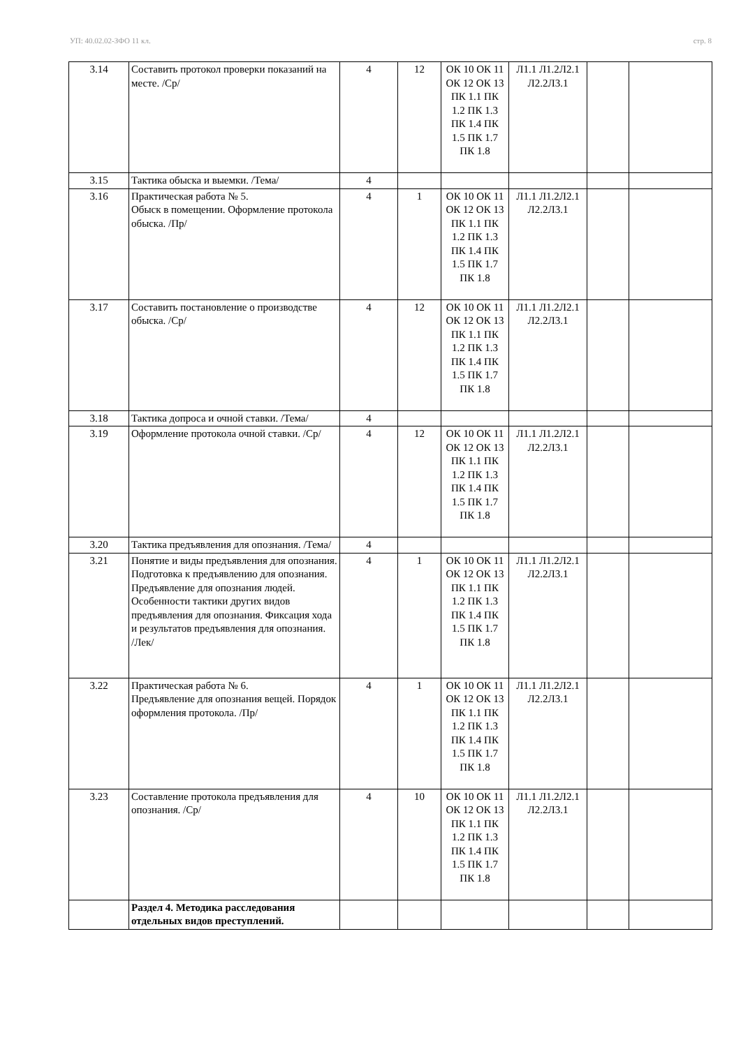УП: 40.02.02-ЗФО 11 кл. стр. 8
| 3.14 | Составить протокол проверки показаний на месте. /Ср/ | 4 | 12 | ОК 10 ОК 11 ОК 12 ОК 13 ПК 1.1 ПК 1.2 ПК 1.3 ПК 1.4 ПК 1.5 ПК 1.7 ПК 1.8 | Л1.1 Л1.2Л2.1 Л2.2Л3.1 | | |
| 3.15 | Тактика обыска и выемки. /Тема/ | 4 | | | | | |
| 3.16 | Практическая работа № 5. Обыск в помещении. Оформление протокола обыска. /Пр/ | 4 | 1 | ОК 10 ОК 11 ОК 12 ОК 13 ПК 1.1 ПК 1.2 ПК 1.3 ПК 1.4 ПК 1.5 ПК 1.7 ПК 1.8 | Л1.1 Л1.2Л2.1 Л2.2Л3.1 | | |
| 3.17 | Составить постановление о производстве обыска. /Ср/ | 4 | 12 | ОК 10 ОК 11 ОК 12 ОК 13 ПК 1.1 ПК 1.2 ПК 1.3 ПК 1.4 ПК 1.5 ПК 1.7 ПК 1.8 | Л1.1 Л1.2Л2.1 Л2.2Л3.1 | | |
| 3.18 | Тактика допроса и очной ставки. /Тема/ | 4 | | | | | |
| 3.19 | Оформление протокола очной ставки. /Ср/ | 4 | 12 | ОК 10 ОК 11 ОК 12 ОК 13 ПК 1.1 ПК 1.2 ПК 1.3 ПК 1.4 ПК 1.5 ПК 1.7 ПК 1.8 | Л1.1 Л1.2Л2.1 Л2.2Л3.1 | | |
| 3.20 | Тактика предъявления для опознания. /Тема/ | 4 | | | | | |
| 3.21 | Понятие и виды предъявления для опознания. Подготовка к предъявлению для опознания. Предъявление для опознания людей. Особенности тактики других видов предъявления для опознания. Фиксация хода и результатов предъявления для опознания. /Лек/ | 4 | 1 | ОК 10 ОК 11 ОК 12 ОК 13 ПК 1.1 ПК 1.2 ПК 1.3 ПК 1.4 ПК 1.5 ПК 1.7 ПК 1.8 | Л1.1 Л1.2Л2.1 Л2.2Л3.1 | | |
| 3.22 | Практическая работа № 6. Предъявление для опознания вещей. Порядок оформления протокола. /Пр/ | 4 | 1 | ОК 10 ОК 11 ОК 12 ОК 13 ПК 1.1 ПК 1.2 ПК 1.3 ПК 1.4 ПК 1.5 ПК 1.7 ПК 1.8 | Л1.1 Л1.2Л2.1 Л2.2Л3.1 | | |
| 3.23 | Составление протокола предъявления для опознания. /Ср/ | 4 | 10 | ОК 10 ОК 11 ОК 12 ОК 13 ПК 1.1 ПК 1.2 ПК 1.3 ПК 1.4 ПК 1.5 ПК 1.7 ПК 1.8 | Л1.1 Л1.2Л2.1 Л2.2Л3.1 | | |
| | Раздел 4. Методика расследования отдельных видов преступлений. | | | | | | |